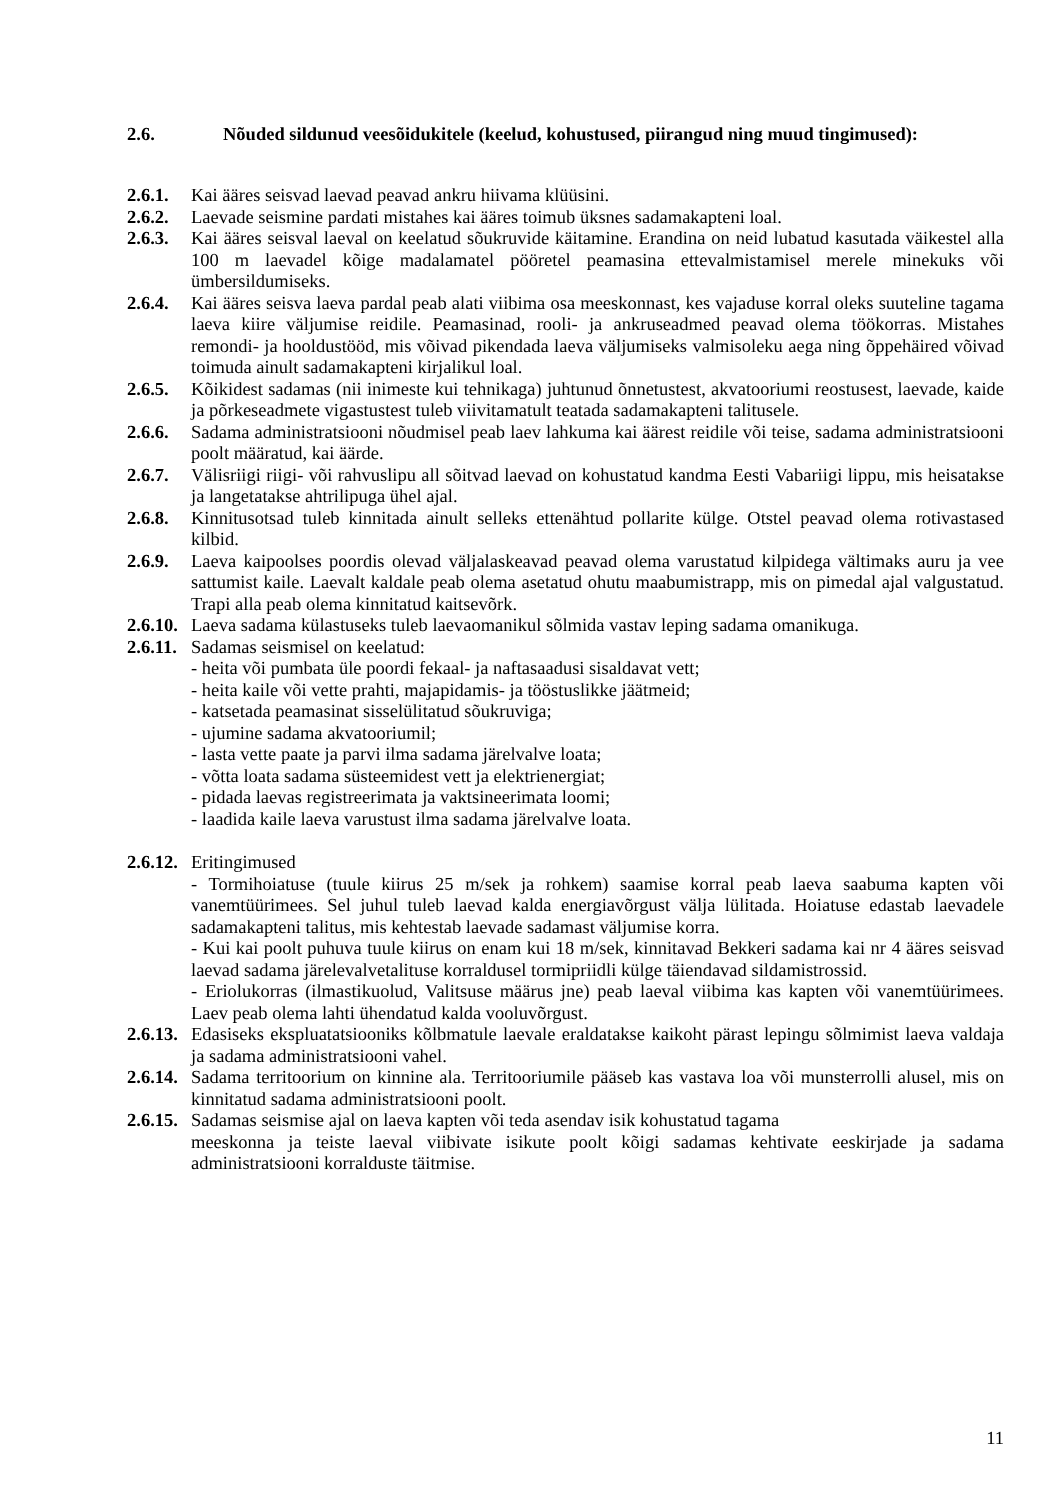2.6. Nõuded sildunud veesõidukitele (keelud, kohustused, piirangud ning muud tingimused):
2.6.1. Kai ääres seisvad laevad peavad ankru hiivama klüüsini.
2.6.2. Laevade seismine pardati mistahes kai ääres toimub üksnes sadamakapteni loal.
2.6.3. Kai ääres seisval laeval on keelatud sõukruvide käitamine. Erandina on neid lubatud kasutada väikestel alla 100 m laevadel kõige madalamatel pööretel peamasina ettevalmistamisel merele minekuks või ümbersildumiseks.
2.6.4. Kai ääres seisva laeva pardal peab alati viibima osa meeskonnast, kes vajaduse korral oleks suuteline tagama laeva kiire väljumise reidile. Peamasinad, rooli- ja ankruseadmed peavad olema töökorras. Mistahes remondi- ja hooldustööd, mis võivad pikendada laeva väljumiseks valmisoleku aega ning õppehäired võivad toimuda ainult sadamakapteni kirjalikul loal.
2.6.5. Kõikidest sadamas (nii inimeste kui tehnikaga) juhtunud õnnetustest, akvatooriumi reostusest, laevade, kaide ja põrkeseadmete vigastustest tuleb viivitamatult teatada sadamakapteni talitusele.
2.6.6. Sadama administratsiooni nõudmisel peab laev lahkuma kai äärest reidile või teise, sadama administratsiooni poolt määratud, kai äärde.
2.6.7. Välisriigi riigi- või rahvuslipu all sõitvad laevad on kohustatud kandma Eesti Vabariigi lippu, mis heisatakse ja langetatakse ahtrilipuga ühel ajal.
2.6.8. Kinnitusotsad tuleb kinnitada ainult selleks ettenähtud pollarite külge. Otstel peavad olema rotivastased kilbid.
2.6.9. Laeva kaipoolses poordis olevad väljalaskeavad peavad olema varustatud kilpidega vältimaks auru ja vee sattumist kaile. Laevalt kaldale peab olema asetatud ohutu maabumistrapp, mis on pimedal ajal valgustatud. Trapi alla peab olema kinnitatud kaitsevõrk.
2.6.10. Laeva sadama külastuseks tuleb laevaomanikul sõlmida vastav leping sadama omanikuga.
2.6.11. Sadamas seismisel on keelatud:
- heita või pumbata üle poordi fekaal- ja naftasaadusi sisaldavat vett;
- heita kaile või vette prahti, majapidamis- ja tööstuslikke jäätmeid;
- katsetada peamasinat sisselülitatud sõukruviga;
- ujumine sadama akvatooriumil;
- lasta vette paate ja parvi ilma sadama järelvalve loata;
- võtta loata sadama süsteemidest vett ja elektrienergiat;
- pidada laevas registreerimata ja vaktsineerimata loomi;
- laadida kaile laeva varustust ilma sadama järelvalve loata.
2.6.12. Eritingimused
- Tormihoiatuse (tuule kiirus 25 m/sek ja rohkem) saamise korral peab laeva saabuma kapten või vanemtüürimees. Sel juhul tuleb laevad kalda energiavõrgust välja lülitada. Hoiatuse edastab laevadele sadamakapteni talitus, mis kehtestab laevade sadamast väljumise korra.
- Kui kai poolt puhuva tuule kiirus on enam kui 18 m/sek, kinnitavad Bekkeri sadama kai nr 4 ääres seisvad laevad sadama järelevalvetalituse korraldusel tormipriidli külge täiendavad sildamistrossid.
- Eriolukorras (ilmastikuolud, Valitsuse määrus jne) peab laeval viibima kas kapten või vanemtüürimees. Laev peab olema lahti ühendatud kalda vooluvõrgust.
2.6.13. Edasiseks ekspluatatsiooniks kõlbmatule laevale eraldatakse kaikoht pärast lepingu sõlmimist laeva valdaja ja sadama administratsiooni vahel.
2.6.14. Sadama territoorium on kinnine ala. Territooriumile pääseb kas vastava loa või munsterrolli alusel, mis on kinnitatud sadama administratsiooni poolt.
2.6.15. Sadamas seismise ajal on laeva kapten või teda asendav isik kohustatud tagama
meeskonna ja teiste laeval viibivate isikute poolt kõigi sadamas kehtivate eeskirjade ja sadama administratsiooni korralduste täitmise.
11